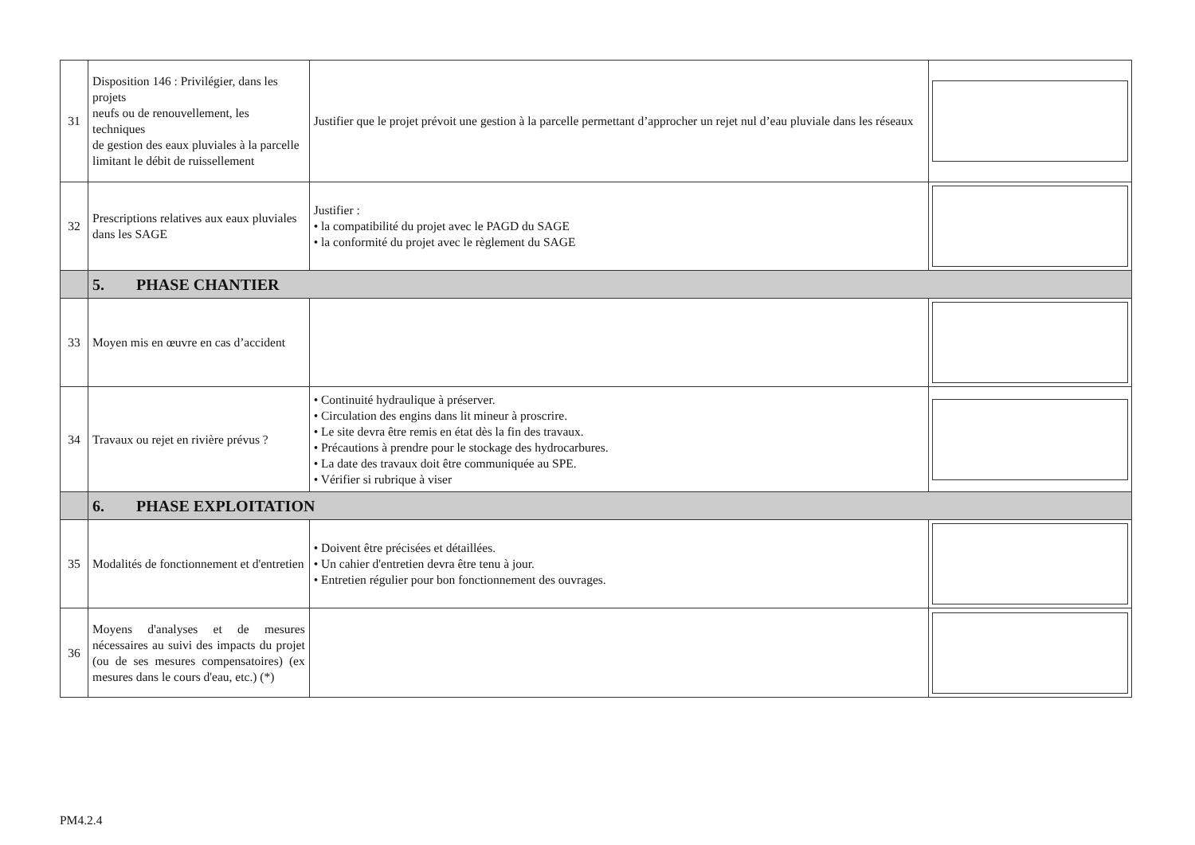| 31 | Disposition 146 : Privilégier, dans les projets neufs ou de renouvellement, les techniques de gestion des eaux pluviales à la parcelle limitant le débit de ruissellement | Justifier que le projet prévoit une gestion à la parcelle permettant d’approcher un rejet nul d’eau pluviale dans les réseaux | |
| 32 | Prescriptions relatives aux eaux pluviales dans les SAGE | Justifier : • la compatibilité du projet avec le PAGD du SAGE • la conformité du projet avec le règlement du SAGE | |
| | 5. PHASE CHANTIER | | |
| 33 | Moyen mis en œuvre en cas d’accident | | |
| 34 | Travaux ou rejet en rivière prévus ? | • Continuité hydraulique à préserver. • Circulation des engins dans lit mineur à proscrire. • Le site devra être remis en état dès la fin des travaux. • Précautions à prendre pour le stockage des hydrocarbures. • La date des travaux doit être communiquée au SPE. • Vérifier si rubrique à viser | |
| | 6. PHASE EXPLOITATION | | |
| 35 | Modalités de fonctionnement et d'entretien | • Doivent être précisées et détaillées. • Un cahier d'entretien devra être tenu à jour. • Entretien régulier pour bon fonctionnement des ouvrages. | |
| 36 | Moyens d'analyses et de mesures nécessaires au suivi des impacts du projet (ou de ses mesures compensatoires) (ex mesures dans le cours d'eau, etc.) (*) | | |
PM4.2.4